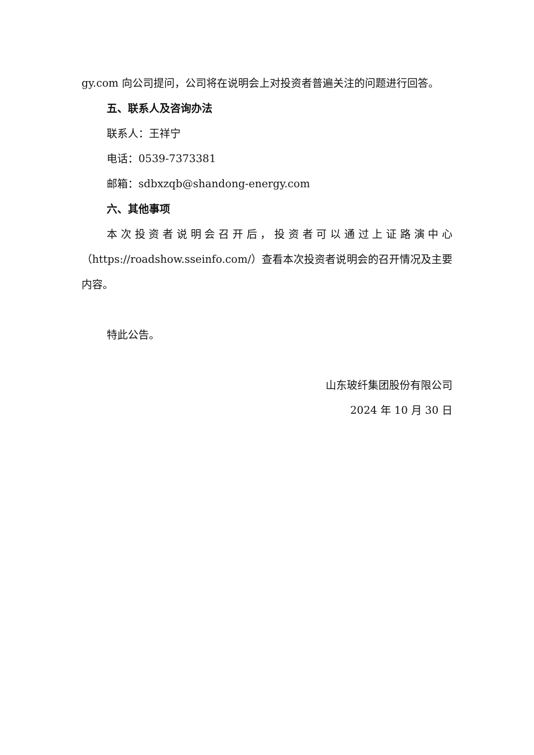gy.com 向公司提问，公司将在说明会上对投资者普遍关注的问题进行回答。
五、联系人及咨询办法
联系人：王祥宁
电话：0539-7373381
邮箱：sdbxzqb@shandong-energy.com
六、其他事项
本次投资者说明会召开后，投资者可以通过上证路演中心（https://roadshow.sseinfo.com/）查看本次投资者说明会的召开情况及主要内容。
特此公告。
山东玻纤集团股份有限公司
2024 年 10 月 30 日